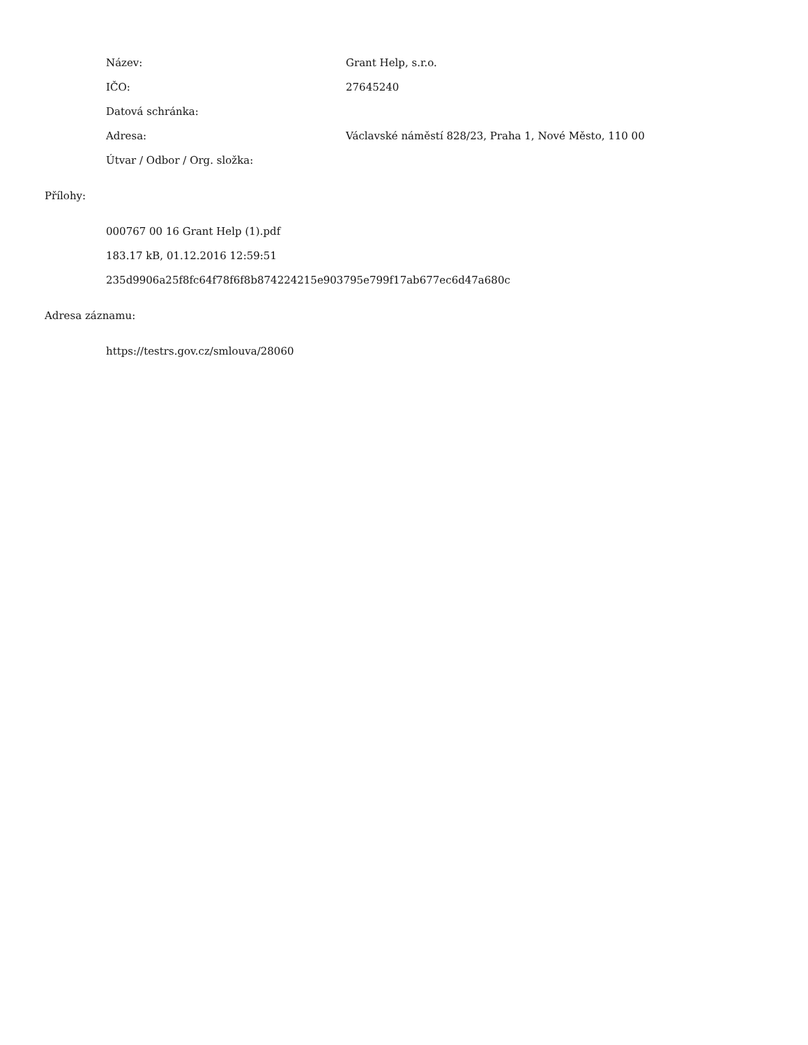Název: Grant Help, s.r.o.
IČO: 27645240
Datová schránka:
Adresa: Václavské náměstí 828/23, Praha 1, Nové Město, 110 00
Útvar / Odbor / Org. složka:
Přílohy:
000767 00 16 Grant Help (1).pdf
183.17 kB, 01.12.2016 12:59:51
235d9906a25f8fc64f78f6f8b874224215e903795e799f17ab677ec6d47a680c
Adresa záznamu:
https://testrs.gov.cz/smlouva/28060